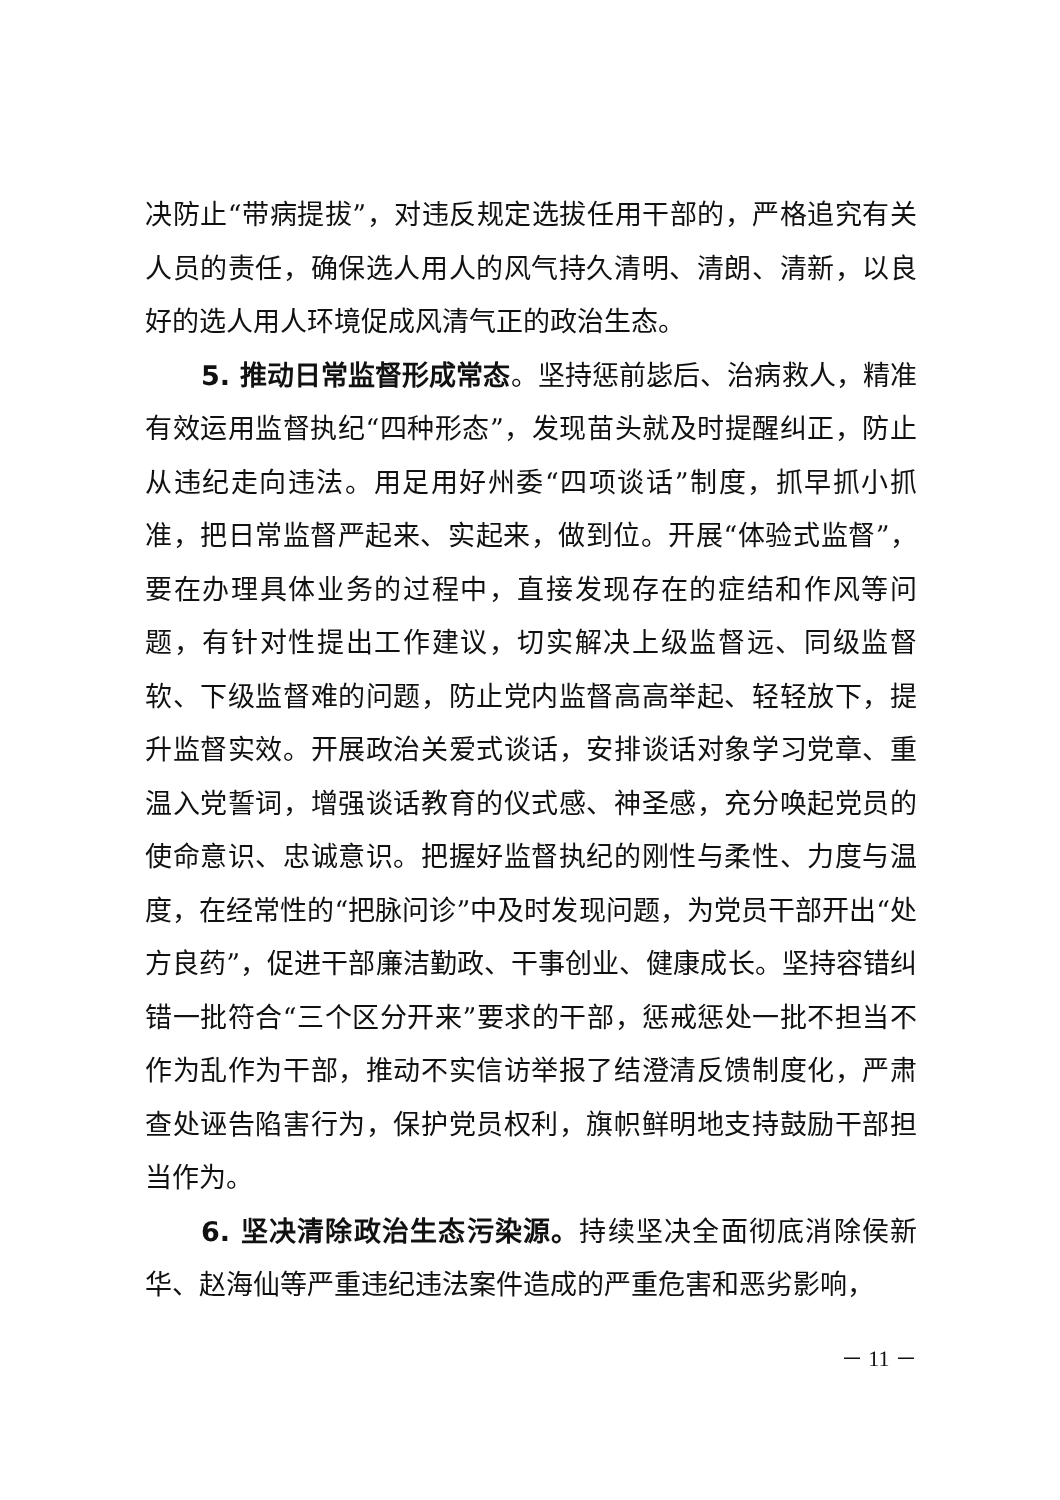决防止“带病提拔”，对违反规定选拔任用干部的，严格追究有关人员的责任，确保选人用人的风气持久清明、清朗、清新，以良好的选人用人环境促成风清气正的政治生态。
5. 推动日常监督形成常态。坚持惩前毖后、治病救人，精准有效运用监督执纪“四种形态”，发现苗头就及时提醒纠正，防止从违纪走向违法。用足用好州委“四项谈话”制度，抓早抓小抓准，把日常监督严起来、实起来，做到位。开展“体验式监督”，要在办理具体业务的过程中，直接发现存在的症结和作风等问题，有针对性提出工作建议，切实解决上级监督远、同级监督软、下级监督难的问题，防止党内监督高高举起、轻轻放下，提升监督实效。开展政治关爱式谈话，安排谈话对象学习党章、重温入党誓词，增强谈话教育的仪式感、神圣感，充分唤起党员的使命意识、忠诚意识。把握好监督执纪的刚性与柔性、力度与温度，在经常性的“把脉问诊”中及时发现问题，为党员干部开出“处方良药”，促进干部廉洁勤政、干事创业、健康成长。坚持容错纠错一批符合“三个区分开来”要求的干部，惩戒惩处一批不担当不作为乱作为干部，推动不实信访举报了结澄清反馈制度化，严肃查处诬告陷害行为，保护党员权利，旗帜鲜明地支持鼓励干部担当作为。
6. 坚决清除政治生态污染源。持续坚决全面彻底消除侯新华、赵海仙等严重违纪违法案件造成的严重危害和恶劣影响，
－ 11 －